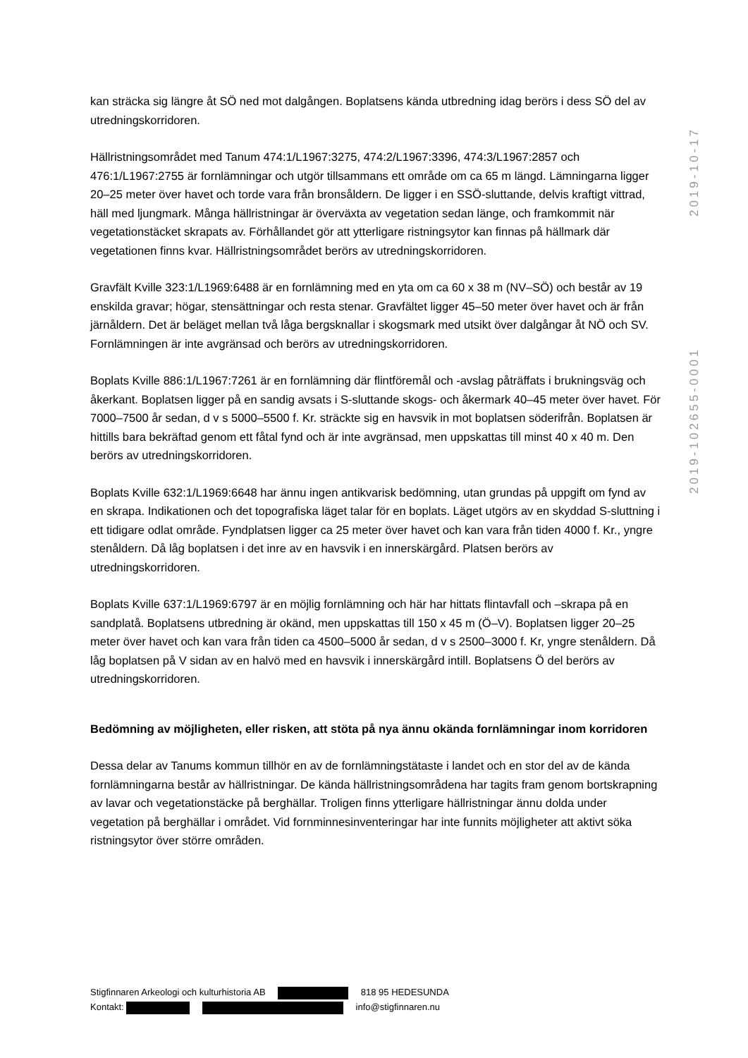2019-102655-0001 2019-10-17
kan sträcka sig längre åt SÖ ned mot dalgången. Boplatsens kända utbredning idag berörs i dess SÖ del av utredningskorridoren.
Hällristningsområdet med Tanum 474:1/L1967:3275, 474:2/L1967:3396, 474:3/L1967:2857 och 476:1/L1967:2755 är fornlämningar och utgör tillsammans ett område om ca 65 m längd. Lämningarna ligger 20–25 meter över havet och torde vara från bronsåldern. De ligger i en SSÖ-sluttande, delvis kraftigt vittrad, häll med ljungmark. Många hällristningar är överväxta av vegetation sedan länge, och framkommit när vegetationstäcket skrapats av. Förhållandet gör att ytterligare ristningsytor kan finnas på hällmark där vegetationen finns kvar. Hällristningsområdet berörs av utredningskorridoren.
Gravfält Kville 323:1/L1969:6488 är en fornlämning med en yta om ca 60 x 38 m (NV–SÖ) och består av 19 enskilda gravar; högar, stensättningar och resta stenar. Gravfältet ligger 45–50 meter över havet och är från järnåldern. Det är beläget mellan två låga bergsknallar i skogsmark med utsikt över dalgångar åt NÖ och SV. Fornlämningen är inte avgränsad och berörs av utredningskorridoren.
Boplats Kville 886:1/L1967:7261 är en fornlämning där flintföremål och -avslag påträffats i brukningsväg och åkerkant. Boplatsen ligger på en sandig avsats i S-sluttande skogs- och åkermark 40–45 meter över havet. För 7000–7500 år sedan, d v s 5000–5500 f. Kr. sträckte sig en havsvik in mot boplatsen söderifrån. Boplatsen är hittills bara bekräftad genom ett fåtal fynd och är inte avgränsad, men uppskattas till minst 40 x 40 m. Den berörs av utredningskorridoren.
Boplats Kville 632:1/L1969:6648 har ännu ingen antikvarisk bedömning, utan grundas på uppgift om fynd av en skrapa. Indikationen och det topografiska läget talar för en boplats. Läget utgörs av en skyddad S-sluttning i ett tidigare odlat område. Fyndplatsen ligger ca 25 meter över havet och kan vara från tiden 4000 f. Kr., yngre stenåldern. Då låg boplatsen i det inre av en havsvik i en innerskärgård. Platsen berörs av utredningskorridoren.
Boplats Kville 637:1/L1969:6797 är en möjlig fornlämning och här har hittats flintavfall och –skrapa på en sandplatå. Boplatsens utbredning är okänd, men uppskattas till 150 x 45 m (Ö–V). Boplatsen ligger 20–25 meter över havet och kan vara från tiden ca 4500–5000 år sedan, d v s 2500–3000 f. Kr, yngre stenåldern. Då låg boplatsen på V sidan av en halvö med en havsvik i innerskärgård intill. Boplatsens Ö del berörs av utredningskorridoren.
Bedömning av möjligheten, eller risken, att stöta på nya ännu okända fornlämningar inom korridoren
Dessa delar av Tanums kommun tillhör en av de fornlämningstätaste i landet och en stor del av de kända fornlämningarna består av hällristningar. De kända hällristningsområdena har tagits fram genom bortskrapning av lavar och vegetationstäcke på berghällar. Troligen finns ytterligare hällristningar ännu dolda under vegetation på berghällar i området. Vid fornminnesinventeringar har inte funnits möjligheter att aktivt söka ristningsytor över större områden.
Stigfinnaren Arkeologi och kulturhistoria AB 818 95 HEDESUNDA
Kontakt: info@stigfinnaren.nu